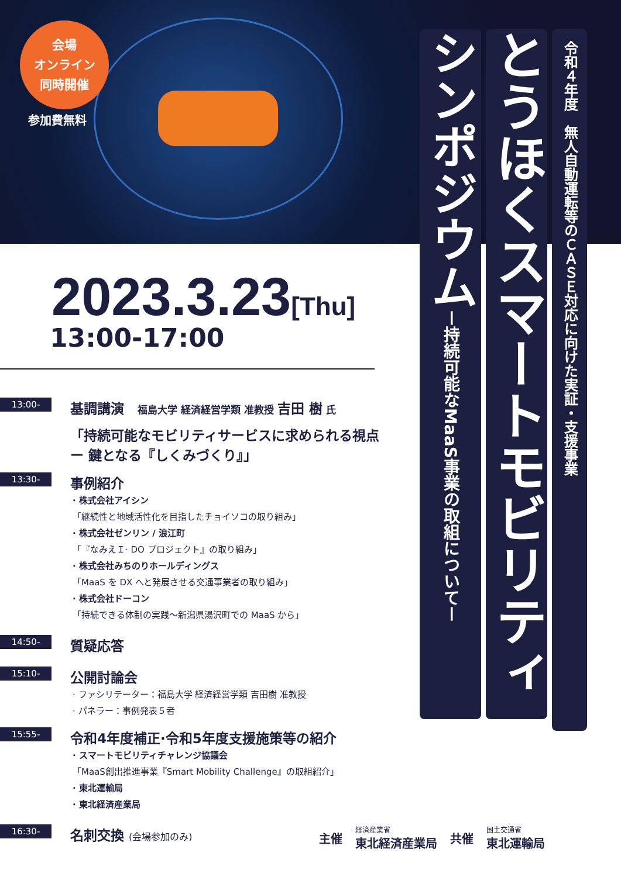会場
オンライン
同時開催
参加費無料
令和４年度　無人自動運転等のＣＡＳＥ対応に向けた実証・支援事業
とうほくスマートモビリティ
シンポジウムー持続可能なMaaS事業の取組についてー
2023.3.23[Thu]
13:00-17:00
13:00-
基調講演　福島大学 経済経営学類 准教授 吉田 樹 氏
「持続可能なモビリティサービスに求められる視点 ー 鍵となる『しくみづくり』」
13:30-
事例紹介
· 株式会社アイシン
「継続性と地域活性化を目指したチョイソコの取り組み」
· 株式会社ゼンリン / 浪江町
「『なみえＩ· DO プロジェクト』の取り組み」
· 株式会社みちのりホールディングス
「MaaS を DX へと発展させる交通事業者の取り組み」
· 株式会社ドーコン
「持続できる体制の実践～新潟県湯沢町での MaaS から」
14:50-
質疑応答
15:10-
公開討論会
· ファシリテーター：福島大学 経済経営学類 吉田樹 准教授
· パネラー：事例発表５者
15:55-
令和4年度補正·令和5年度支援施策等の紹介
· スマートモビリティチャレンジ協議会
「MaaS創出推進事業『Smart Mobility Challenge』の取組紹介」
· 東北運輸局
· 東北経済産業局
16:30-
名刺交換 (会場参加のみ)
主催
経済産業省
東北経済産業局
共催
国土交通省
東北運輸局